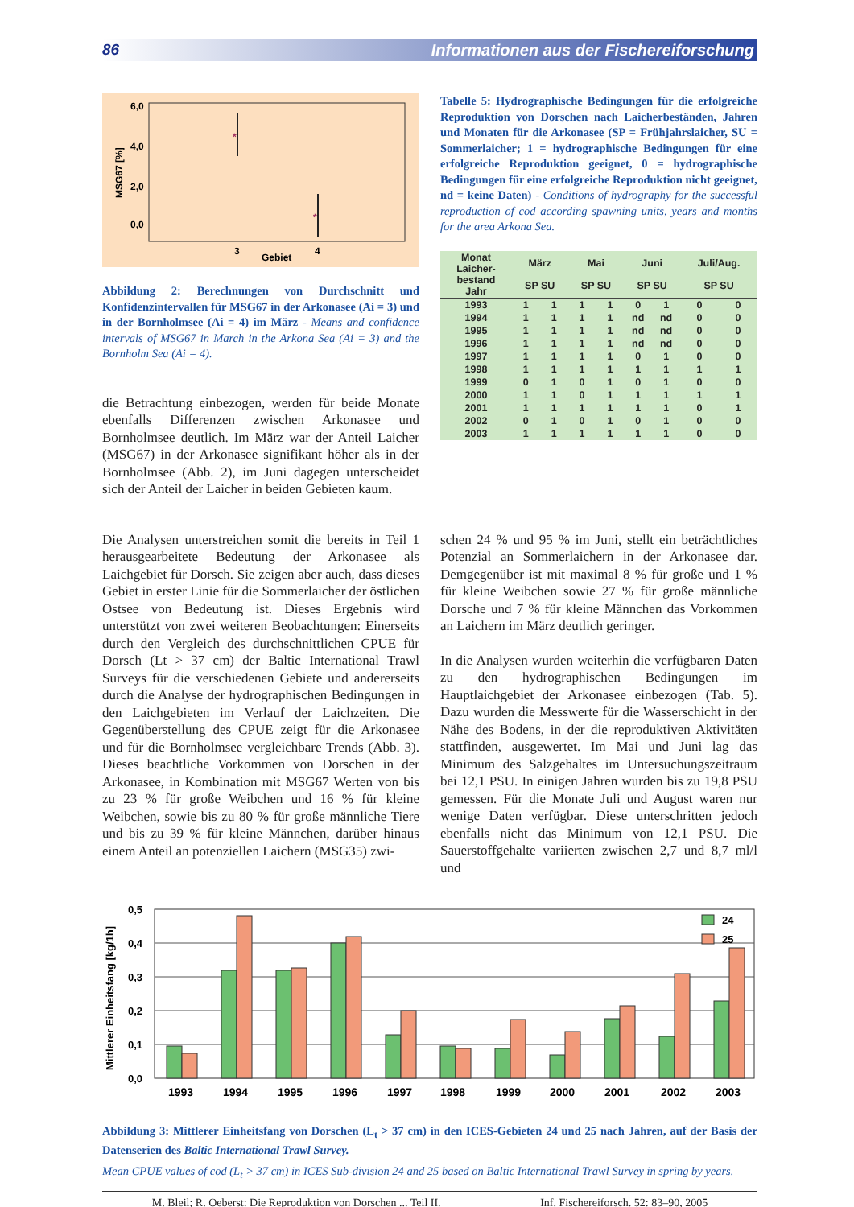86 Informationen aus der Fischereiforschung
6,0
4,0
2,0
0,0
MSG67 [%]
*
*
3
4
Gebiet
Abbildung 2: Berechnungen von Durchschnitt und Konfidenzintervallen für MSG67 in der Arkonasee (Ai = 3) und in der Bornholmsee (Ai = 4) im März - Means and confidence intervals of MSG67 in March in the Arkona Sea (Ai = 3) and the Bornholm Sea (Ai = 4).
die Betrachtung einbezogen, werden für beide Monate ebenfalls Differenzen zwischen Arkonasee und Bornholmsee deutlich. Im März war der Anteil Laicher (MSG67) in der Arkonasee signifikant höher als in der Bornholmsee (Abb. 2), im Juni dagegen unterscheidet sich der Anteil der Laicher in beiden Gebieten kaum.
Tabelle 5: Hydrographische Bedingungen für die erfolgreiche Reproduktion von Dorschen nach Laicherbeständen, Jahren und Monaten für die Arkonasee (SP = Frühjahrslaicher, SU = Sommerlaicher; 1 = hydrographische Bedingungen für eine erfolgreiche Reproduktion geeignet, 0 = hydrographische Bedingungen für eine erfolgreiche Reproduktion nicht geeignet, nd = keine Daten) - Conditions of hydrography for the successful reproduction of cod according spawning units, years and months for the area Arkona Sea.
| Monat Laicher- bestand Jahr | März SP SU | | Mai SP SU | | Juni SP SU | | Juli/Aug. SP SU | |
| --- | --- | --- | --- | --- | --- | --- | --- | --- |
| 1993 | 1 | 1 | 1 | 1 | 0 | 1 | 0 | 0 |
| 1994 | 1 | 1 | 1 | 1 | nd | nd | 0 | 0 |
| 1995 | 1 | 1 | 1 | 1 | nd | nd | 0 | 0 |
| 1996 | 1 | 1 | 1 | 1 | nd | nd | 0 | 0 |
| 1997 | 1 | 1 | 1 | 1 | 0 | 1 | 0 | 0 |
| 1998 | 1 | 1 | 1 | 1 | 1 | 1 | 1 | 1 |
| 1999 | 0 | 1 | 0 | 1 | 0 | 1 | 0 | 0 |
| 2000 | 1 | 1 | 0 | 1 | 1 | 1 | 1 | 1 |
| 2001 | 1 | 1 | 1 | 1 | 1 | 1 | 0 | 1 |
| 2002 | 0 | 1 | 0 | 1 | 0 | 1 | 0 | 0 |
| 2003 | 1 | 1 | 1 | 1 | 1 | 1 | 0 | 0 |
Die Analysen unterstreichen somit die bereits in Teil 1 herausgearbeitete Bedeutung der Arkonasee als Laichgebiet für Dorsch. Sie zeigen aber auch, dass dieses Gebiet in erster Linie für die Sommerlaicher der östlichen Ostsee von Bedeutung ist. Dieses Ergebnis wird unterstützt von zwei weiteren Beobachtungen: Einerseits durch den Vergleich des durchschnittlichen CPUE für Dorsch (Lt > 37 cm) der Baltic International Trawl Surveys für die verschiedenen Gebiete und andererseits durch die Analyse der hydrographischen Bedingungen in den Laichgebieten im Verlauf der Laichzeiten. Die Gegenüberstellung des CPUE zeigt für die Arkonasee und für die Bornholmsee vergleichbare Trends (Abb. 3). Dieses beachtliche Vorkommen von Dorschen in der Arkonasee, in Kombination mit MSG67 Werten von bis zu 23 % für große Weibchen und 16 % für kleine Weibchen, sowie bis zu 80 % für große männliche Tiere und bis zu 39 % für kleine Männchen, darüber hinaus einem Anteil an potenziellen Laichern (MSG35) zwi-
schen 24 % und 95 % im Juni, stellt ein beträchtliches Potenzial an Sommerlaichern in der Arkonasee dar. Demgegenüber ist mit maximal 8 % für große und 1 % für kleine Weibchen sowie 27 % für große männliche Dorsche und 7 % für kleine Männchen das Vorkommen an Laichern im März deutlich geringer.
In die Analysen wurden weiterhin die verfügbaren Daten zu den hydrographischen Bedingungen im Hauptlaichgebiet der Arkonasee einbezogen (Tab. 5). Dazu wurden die Messwerte für die Wasserschicht in der Nähe des Bodens, in der die reproduktiven Aktivitäten stattfinden, ausgewertet. Im Mai und Juni lag das Minimum des Salzgehaltes im Untersuchungszeitraum bei 12,1 PSU. In einigen Jahren wurden bis zu 19,8 PSU gemessen. Für die Monate Juli und August waren nur wenige Daten verfügbar. Diese unterschritten jedoch ebenfalls nicht das Minimum von 12,1 PSU. Die Sauerstoffgehalte variierten zwischen 2,7 und 8,7 ml/l und
0,5
0,4
0,3
0,2
0,1
0,0
Mittlerer Einheitsfang [kg/1h]
24
25
1993
1994
1995
1996
1997
1998
1999
2000
2001
2002
2003
Abbildung 3: Mittlerer Einheitsfang von Dorschen (L<sub>t</sub> > 37 cm) in den ICES-Gebieten 24 und 25 nach Jahren, auf der Basis der Datenserien des Baltic International Trawl Survey.
Mean CPUE values of cod (L<sub>t</sub> > 37 cm) in ICES Sub-division 24 and 25 based on Baltic International Trawl Survey in spring by years.
M. Bleil; R. Oeberst: Die Reproduktion von Dorschen ... Teil II. Inf. Fischereiforsch. 52: 83–90, 2005